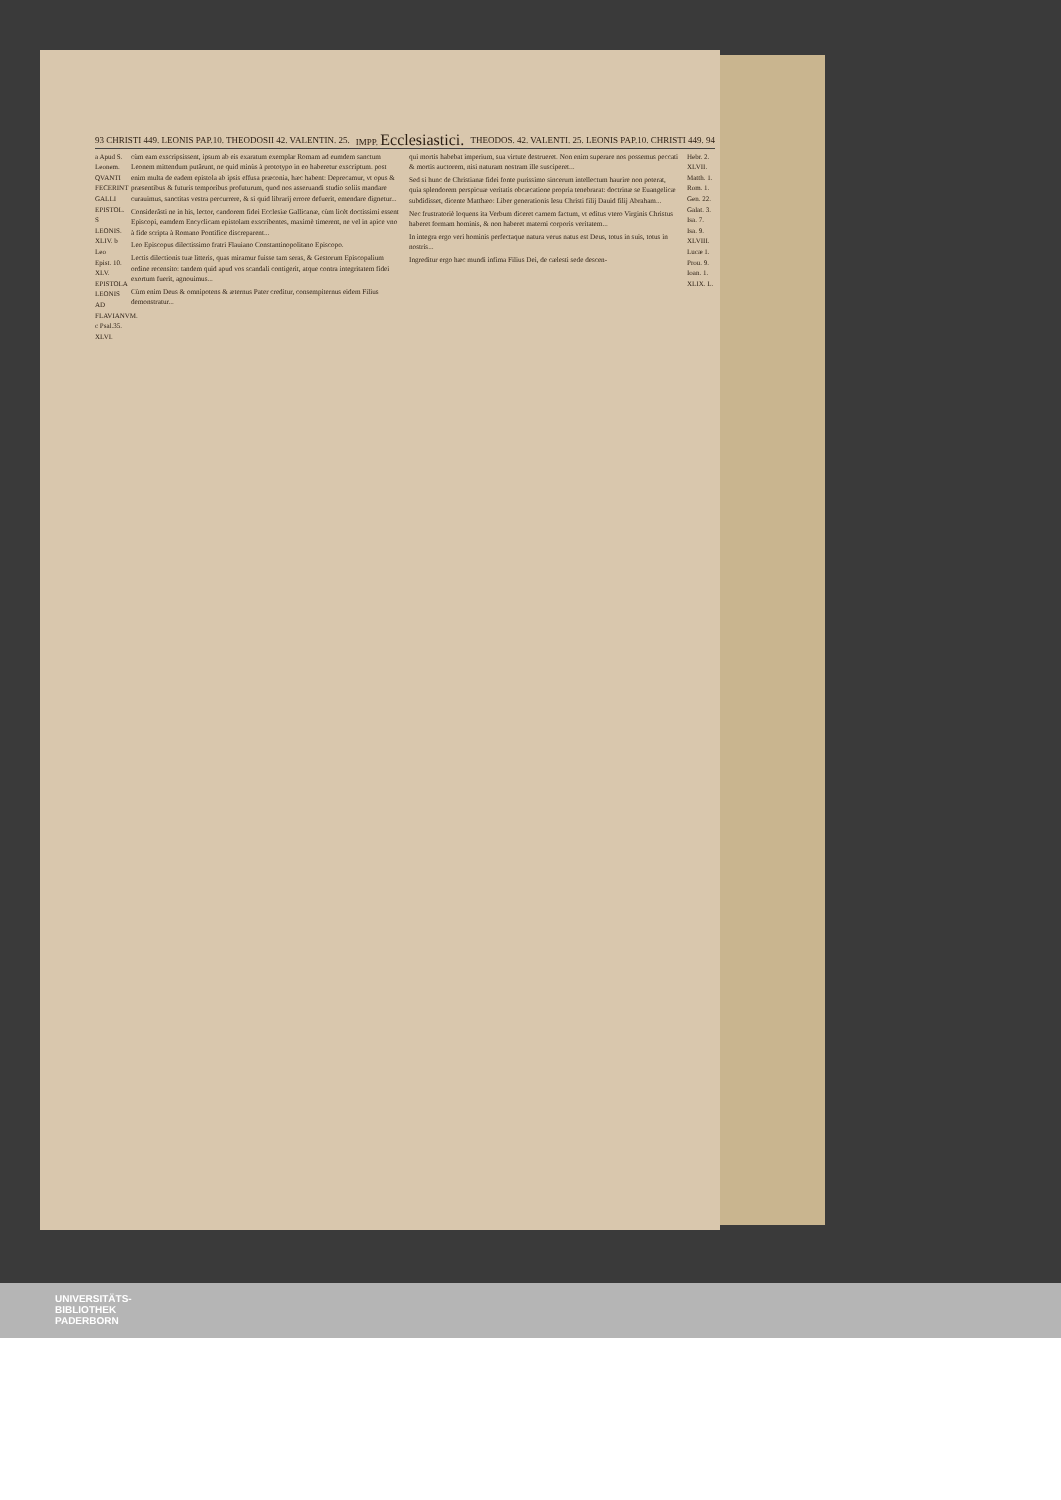93 CHRISTI 449. LEONIS PAP.10. THEODOSII 42. VALENTIN. 25. IMPP. Ecclesiastici. THEODOS. 42. VALENTI. 25. LEONIS PAP.10. CHRISTI 449. 94
a Apud S. Leonem. QVANTI FECERINT GALLI EPISTOL. S LEONIS. XLIV. b Leo Epist. 10. XLV. EPISTOLA LEONIS AD FLAVIANVM. c Psal.35. XLVI.
cùm eam exscripsissent, ipsum ab eis exaratum exemplar Romam ad eumdem sanctum Leonem mittendum putârunt, ne quid minùs à prototypo in eo haberetur exscriptum. post enim multa de eadem epistola ab ipsis effusa præconia, hæc habent: Deprecamur, vt opus & præsentibus & futuris temporibus profuturum, quod nos asseruandi studio soliis mandare curauimus, sanctitas vestra percurrere, & si quid librarij errore defuerit, emendare dignetur...
Considerâsti ne in his, lector, candorem fidei Ecclesiæ Gallicanæ, cùm licèt doctissimi essent Episcopi, eamdem Encyclicam epistolam exscribentes, maximè timerent, ne vel in apice vno à fide scripta à Romano Pontifice discreparent...
Leo Episcopus dilectissimo fratri Flauiano Constantinopolitano Episcopo.
Lectis dilectionis tuæ litteris, quas miramur fuisse tam seras, & Gestorum Episcopalium ordine recensito: tandem quid apud vos scandali contigerit, atque contra integritatem fidei exortum fuerit, agnouimus...
Cùm enim Deus & omnipotens & æternus Pater creditur, consempiternus eidem Filius demonstratur...
qui mortis habebat imperium, sua virtute destrueret. Non enim superare nos possemus peccati & mortis auctorem, nisi naturam nostram ille susciperet...
Sed si hunc de Christianæ fidei fonte purissimo sincerum intellectum haurire non poterat, quia splendorem perspicuæ veritatis obcæcatione propria tenebrarat: doctrinæ se Euangelicæ subdidisset, dicente Matthæo: Liber generationis Iesu Christi filij Dauid filij Abraham...
Nec frustratoriè loquens ita Verbum diceret carnem factum, vt editus vtero Virginis Christus haberet formam hominis, & non haberet materni corporis veritatem...
In integra ergo veri hominis perfectaque natura verus natus est Deus, totus in suis, totus in nostris...
Ingreditur ergo hæc mundi infima Filius Dei, de cælesti sede descen-
Hebr. 2. XLVII. Matth. 1. Rom. 1. Gen. 22. Galat. 3. Isa. 7. Isa. 9. XLVIII. Lucæ 1. Prou. 9. Ioan. 1. XLIX. L.
UNIVERSITÄTS-
BIBLIOTHEK
PADERBORN